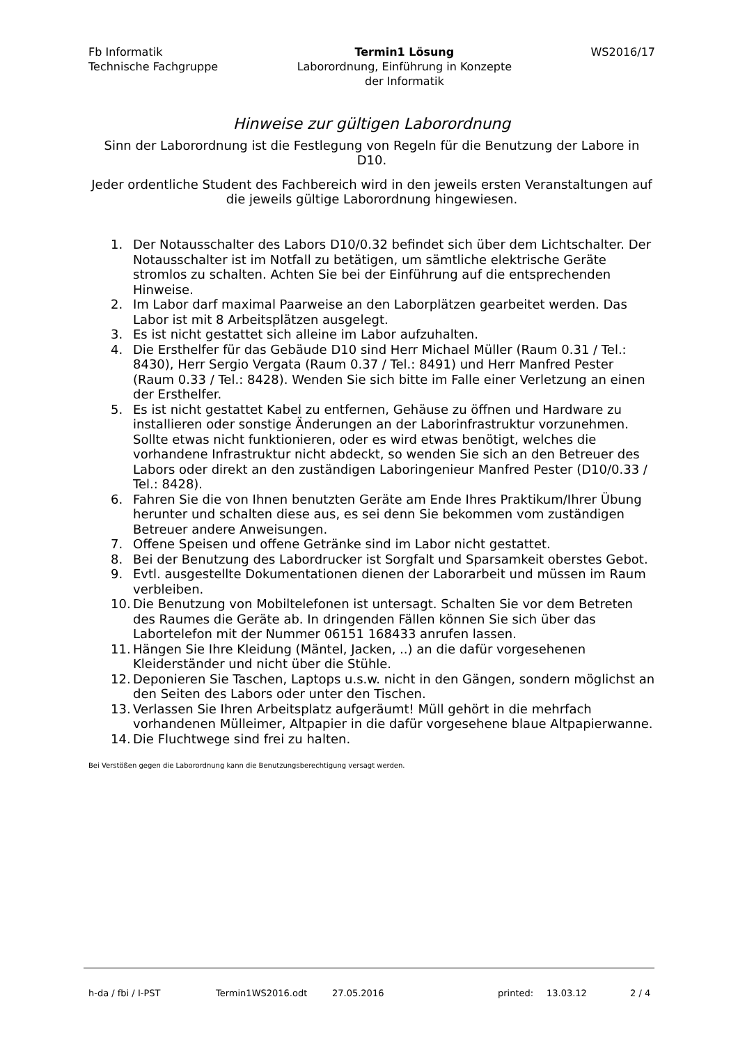Fb Informatik
Technische Fachgruppe
Termin1 Lösung
Laborordnung, Einführung in Konzepte
der Informatik
WS2016/17
Hinweise zur gültigen Laborordnung
Sinn der Laborordnung ist die Festlegung von Regeln für die Benutzung der Labore in D10.
Jeder ordentliche Student des Fachbereich wird in den jeweils ersten Veranstaltungen auf die jeweils gültige Laborordnung hingewiesen.
1. Der Notausschalter des Labors D10/0.32 befindet sich über dem Lichtschalter. Der Notausschalter ist im Notfall zu betätigen, um sämtliche elektrische Geräte stromlos zu schalten. Achten Sie bei der Einführung auf die entsprechenden Hinweise.
2. Im Labor darf maximal Paarweise an den Laborplätzen gearbeitet werden. Das Labor ist mit 8 Arbeitsplätzen ausgelegt.
3. Es ist nicht gestattet sich alleine im Labor aufzuhalten.
4. Die Ersthelfer für das Gebäude D10 sind Herr Michael Müller (Raum 0.31 / Tel.: 8430), Herr Sergio Vergata (Raum 0.37 / Tel.: 8491) und Herr Manfred Pester (Raum 0.33 / Tel.: 8428). Wenden Sie sich bitte im Falle einer Verletzung an einen der Ersthelfer.
5. Es ist nicht gestattet Kabel zu entfernen, Gehäuse zu öffnen und Hardware zu installieren oder sonstige Änderungen an der Laborinfrastruktur vorzunehmen. Sollte etwas nicht funktionieren, oder es wird etwas benötigt, welches die vorhandene Infrastruktur nicht abdeckt, so wenden Sie sich an den Betreuer des Labors oder direkt an den zuständigen Laboringenieur Manfred Pester (D10/0.33 / Tel.: 8428).
6. Fahren Sie die von Ihnen benutzten Geräte am Ende Ihres Praktikum/Ihrer Übung herunter und schalten diese aus, es sei denn Sie bekommen vom zuständigen Betreuer andere Anweisungen.
7. Offene Speisen und offene Getränke sind im Labor nicht gestattet.
8. Bei der Benutzung des Labordrucker ist Sorgfalt und Sparsamkeit oberstes Gebot.
9. Evtl. ausgestellte Dokumentationen dienen der Laborarbeit und müssen im Raum verbleiben.
10. Die Benutzung von Mobiltelefonen ist untersagt. Schalten Sie vor dem Betreten des Raumes die Geräte ab. In dringenden Fällen können Sie sich über das Labortelefon mit der Nummer 06151 168433 anrufen lassen.
11. Hängen Sie Ihre Kleidung (Mäntel, Jacken, ..) an die dafür vorgesehenen Kleiderständer und nicht über die Stühle.
12. Deponieren Sie Taschen, Laptops u.s.w. nicht in den Gängen, sondern möglichst an den Seiten des Labors oder unter den Tischen.
13. Verlassen Sie Ihren Arbeitsplatz aufgeräumt! Müll gehört in die mehrfach vorhandenen Mülleimer, Altpapier in die dafür vorgesehene blaue Altpapierwanne.
14. Die Fluchtwege sind frei zu halten.
Bei Verstößen gegen die Laborordnung kann die Benutzungsberechtigung versagt werden.
h-da / fbi / I-PST Termin1WS2016.odt 27.05.2016 printed: 13.03.12 2 / 4